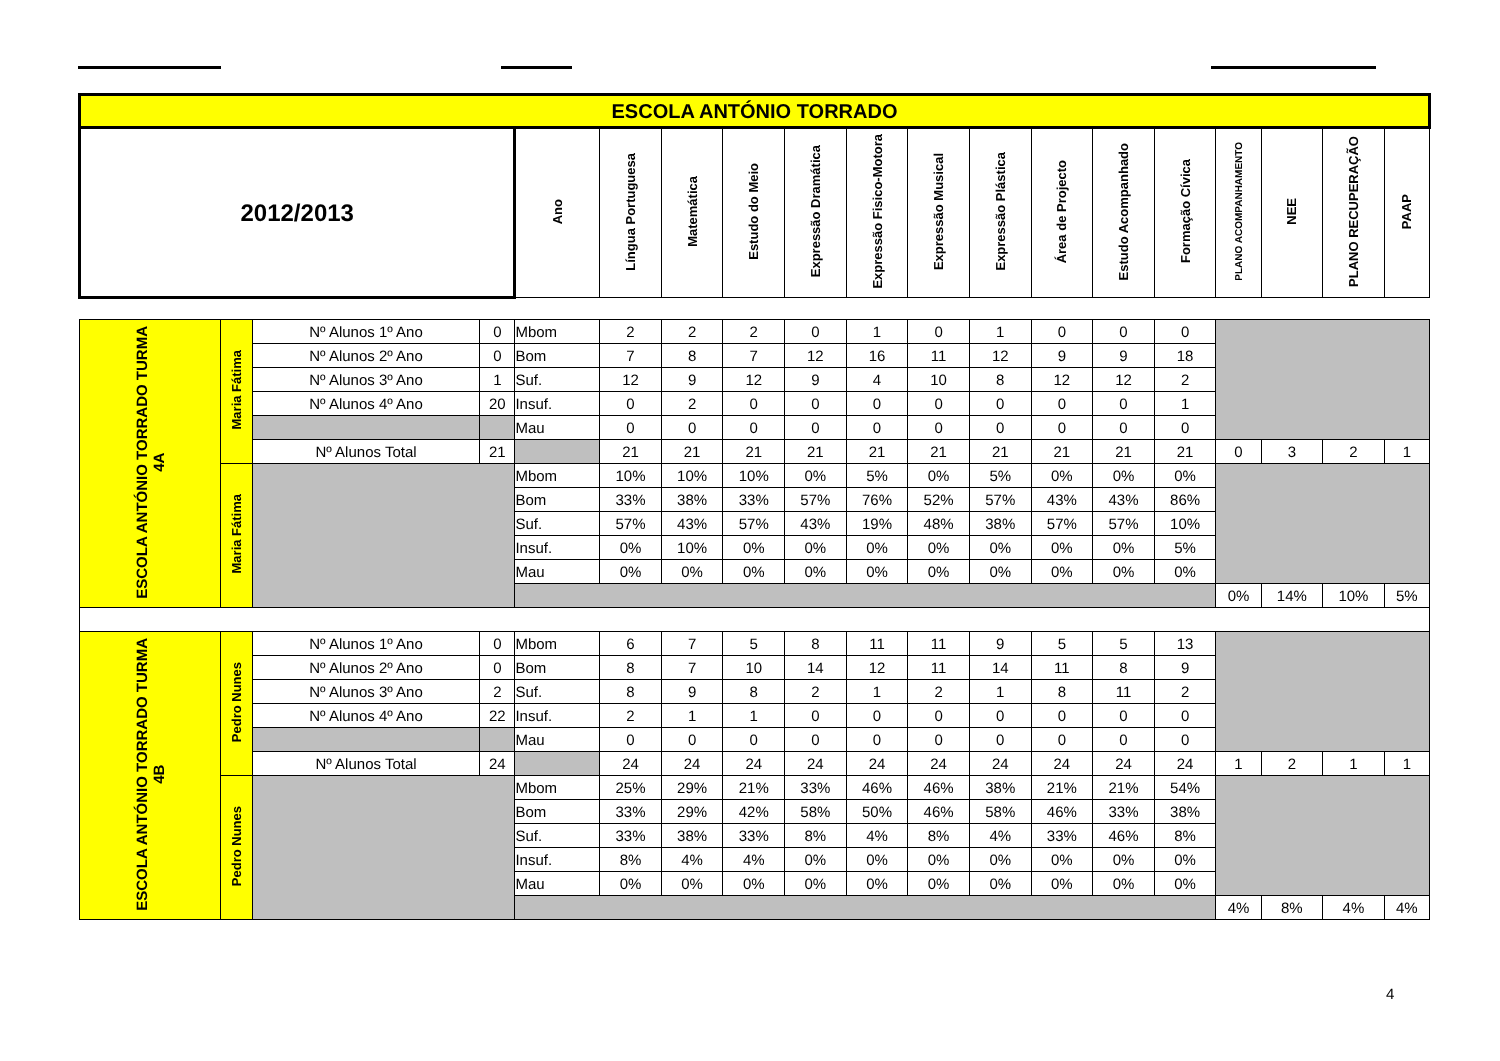| ESCOLA ANTÓNIO TORRADO | | | | | | | | | | | | | | | | | | |
| 2012/2013 | | | | Ano | Língua Portuguesa | Matemática | Estudo do Meio | Expressão Dramática | Expressão Fisico-Motora | Expressão Musical | Expressão Plástica | Área de Projecto | Estudo Acompanhado | Formação Cívica | PLANO ACOMPANHAMENTO | NEE | PLANO RECUPERAÇÃO | PAAP |
| ESCOLA ANTÓNIO TORRADO TURMA 4A | Maria Fátima | Nº Alunos 1º Ano | 0 | Mbom | 2 | 2 | 2 | 0 | 1 | 0 | 1 | 0 | 0 | 0 | | | | |
| | | Nº Alunos 2º Ano | 0 | Bom | 7 | 8 | 7 | 12 | 16 | 11 | 12 | 9 | 9 | 18 | | | | |
| | | Nº Alunos 3º Ano | 1 | Suf. | 12 | 9 | 12 | 9 | 4 | 10 | 8 | 12 | 12 | 2 | | | | |
| | | Nº Alunos 4º Ano | 20 | Insuf. | 0 | 2 | 0 | 0 | 0 | 0 | 0 | 0 | 0 | 1 | | | | |
| | | | | Mau | 0 | 0 | 0 | 0 | 0 | 0 | 0 | 0 | 0 | 0 | | | | |
| | | Nº Alunos Total | 21 | | 21 | 21 | 21 | 21 | 21 | 21 | 21 | 21 | 21 | 21 | 0 | 3 | 2 | 1 |
| | Maria Fátima | | | Mbom | 10% | 10% | 10% | 0% | 5% | 0% | 5% | 0% | 0% | 0% | | | | |
| | | | | Bom | 33% | 38% | 33% | 57% | 76% | 52% | 57% | 43% | 43% | 86% | | | | |
| | | | | Suf. | 57% | 43% | 57% | 43% | 19% | 48% | 38% | 57% | 57% | 10% | | | | |
| | | | | Insuf. | 0% | 10% | 0% | 0% | 0% | 0% | 0% | 0% | 0% | 5% | | | | |
| | | | | Mau | 0% | 0% | 0% | 0% | 0% | 0% | 0% | 0% | 0% | 0% | | | | |
| | | | | | | | | | | | | | | | 0% | 14% | 10% | 5% |
| ESCOLA ANTÓNIO TORRADO TURMA 4B | Pedro Nunes | Nº Alunos 1º Ano | 0 | Mbom | 6 | 7 | 5 | 8 | 11 | 11 | 9 | 5 | 5 | 13 | | | | |
| | | Nº Alunos 2º Ano | 0 | Bom | 8 | 7 | 10 | 14 | 12 | 11 | 14 | 11 | 8 | 9 | | | | |
| | | Nº Alunos 3º Ano | 2 | Suf. | 8 | 9 | 8 | 2 | 1 | 2 | 1 | 8 | 11 | 2 | | | | |
| | | Nº Alunos 4º Ano | 22 | Insuf. | 2 | 1 | 1 | 0 | 0 | 0 | 0 | 0 | 0 | 0 | | | | |
| | | | | Mau | 0 | 0 | 0 | 0 | 0 | 0 | 0 | 0 | 0 | 0 | | | | |
| | | Nº Alunos Total | 24 | | 24 | 24 | 24 | 24 | 24 | 24 | 24 | 24 | 24 | 24 | 1 | 2 | 1 | 1 |
| | Pedro Nunes | | | Mbom | 25% | 29% | 21% | 33% | 46% | 46% | 38% | 21% | 21% | 54% | | | | |
| | | | | Bom | 33% | 29% | 42% | 58% | 50% | 46% | 58% | 46% | 33% | 38% | | | | |
| | | | | Suf. | 33% | 38% | 33% | 8% | 4% | 8% | 4% | 33% | 46% | 8% | | | | |
| | | | | Insuf. | 8% | 4% | 4% | 0% | 0% | 0% | 0% | 0% | 0% | 0% | | | | |
| | | | | Mau | 0% | 0% | 0% | 0% | 0% | 0% | 0% | 0% | 0% | 0% | | | | |
| | | | | | | | | | | | | | | | 4% | 8% | 4% | 4% |
4